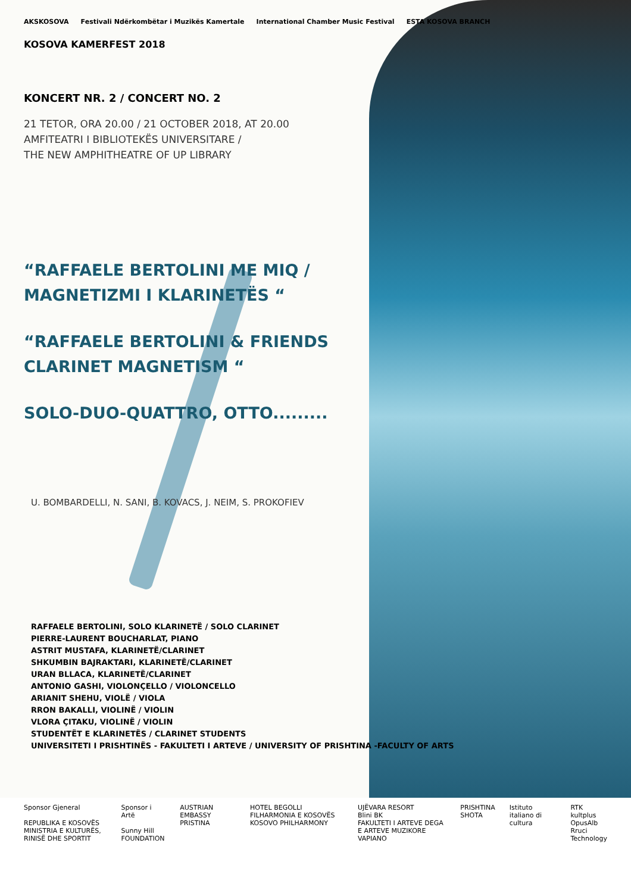AKSKOSOVA
Festivali Ndërkombëtar i Muzikës Kamertale
International Chamber Music Festival
ESTA KOSOVA BRANCH
KOSOVA KAMERFEST 2018
KONCERT NR. 2 / CONCERT NO. 2
21 TETOR, ORA 20.00 / 21 OCTOBER 2018, AT 20.00
AMFITEATRI I BIBLIOTEKËS UNIVERSITARE /
THE NEW AMPHITHEATRE OF UP LIBRARY
“RAFFAELE BERTOLINI ME MIQ /
MAGNETIZMI I KLARINETËS “
“RAFFAELE BERTOLINI & FRIENDS
CLARINET MAGNETISM “
SOLO-DUO-QUATTRO, OTTO.........
U. BOMBARDELLI, N. SANI, B. KOVACS, J. NEIM, S. PROKOFIEV
RAFFAELE BERTOLINI, SOLO KLARINETË / SOLO CLARINET
PIERRE-LAURENT BOUCHARLAT, PIANO
ASTRIT MUSTAFA, KLARINETË/CLARINET
SHKUMBIN BAJRAKTARI, KLARINETË/CLARINET
URAN BLLACA, KLARINETË/CLARINET
ANTONIO GASHI, VIOLONÇELLO / VIOLONCELLO
ARIANIT SHEHU, VIOLË / VIOLA
RRON BAKALLI, VIOLINË / VIOLIN
VLORA ÇITAKU, VIOLINË / VIOLIN
STUDENTËT E KLARINETËS / CLARINET STUDENTS
UNIVERSITETI I PRISHTINËS - FAKULTETI I ARTEVE / UNIVERSITY OF PRISHTINA -FACULTY OF ARTS
Sponsor Gjeneral
REPUBLIKA E KOSOVËS
MINISTRIA E KULTURËS, RINISË DHE SPORTIT
Sponsor i Artë
Sunny Hill FOUNDATION
AUSTRIAN EMBASSY PRISTINA HOTEL BEGOLLI
FILHARMONIA E KOSOVËS KOSOVO PHILHARMONY
UJËVARA RESORT
Blini BK
FAKULTETI I ARTEVE DEGA E ARTEVE MUZIKORE
VAPIANO
PRISHTINA
SHOTA
Istituto italiano di cultura RTK
kultplus
OpusAlb
Rruci Technology